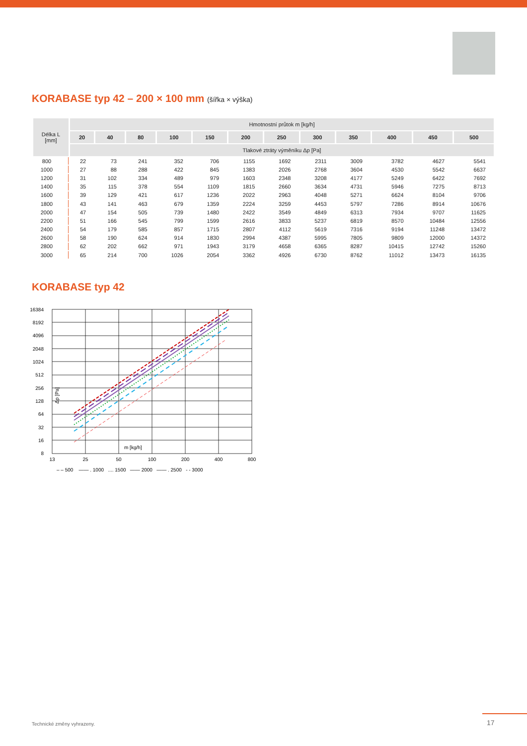KORABASE typ 42 – 200 × 100 mm (šířka × výška)
| Délka L [mm] | Hmotnostní průtok m [kg/h] | | | | | | | | | | | |
| --- | --- | --- | --- | --- | --- | --- | --- | --- | --- | --- | --- | --- |
| | 20 | 40 | 80 | 100 | 150 | 200 | 250 | 300 | 350 | 400 | 450 | 500 |
| | Tlakové ztráty výměníku Δp [Pa] | | | | | | | | | | | |
| 800 | 22 | 73 | 241 | 352 | 706 | 1155 | 1692 | 2311 | 3009 | 3782 | 4627 | 5541 |
| 1000 | 27 | 88 | 288 | 422 | 845 | 1383 | 2026 | 2768 | 3604 | 4530 | 5542 | 6637 |
| 1200 | 31 | 102 | 334 | 489 | 979 | 1603 | 2348 | 3208 | 4177 | 5249 | 6422 | 7692 |
| 1400 | 35 | 115 | 378 | 554 | 1109 | 1815 | 2660 | 3634 | 4731 | 5946 | 7275 | 8713 |
| 1600 | 39 | 129 | 421 | 617 | 1236 | 2022 | 2963 | 4048 | 5271 | 6624 | 8104 | 9706 |
| 1800 | 43 | 141 | 463 | 679 | 1359 | 2224 | 3259 | 4453 | 5797 | 7286 | 8914 | 10676 |
| 2000 | 47 | 154 | 505 | 739 | 1480 | 2422 | 3549 | 4849 | 6313 | 7934 | 9707 | 11625 |
| 2200 | 51 | 166 | 545 | 799 | 1599 | 2616 | 3833 | 5237 | 6819 | 8570 | 10484 | 12556 |
| 2400 | 54 | 179 | 585 | 857 | 1715 | 2807 | 4112 | 5619 | 7316 | 9194 | 11248 | 13472 |
| 2600 | 58 | 190 | 624 | 914 | 1830 | 2994 | 4387 | 5995 | 7805 | 9809 | 12000 | 14372 |
| 2800 | 62 | 202 | 662 | 971 | 1943 | 3179 | 4658 | 6365 | 8287 | 10415 | 12742 | 15260 |
| 3000 | 65 | 214 | 700 | 1026 | 2054 | 3362 | 4926 | 6730 | 8762 | 11012 | 13473 | 16135 |
KORABASE typ 42
16384
8192
4096
2048
1024
512
256
128
64
32
16
8
13
25
50
100
200
400
800
m [kg/h]
Δp [Pa]
– – 500 —— . 1000 .... 1500 —— 2000 —— . 2500 - - 3000
Technické změny vyhrazeny. 17